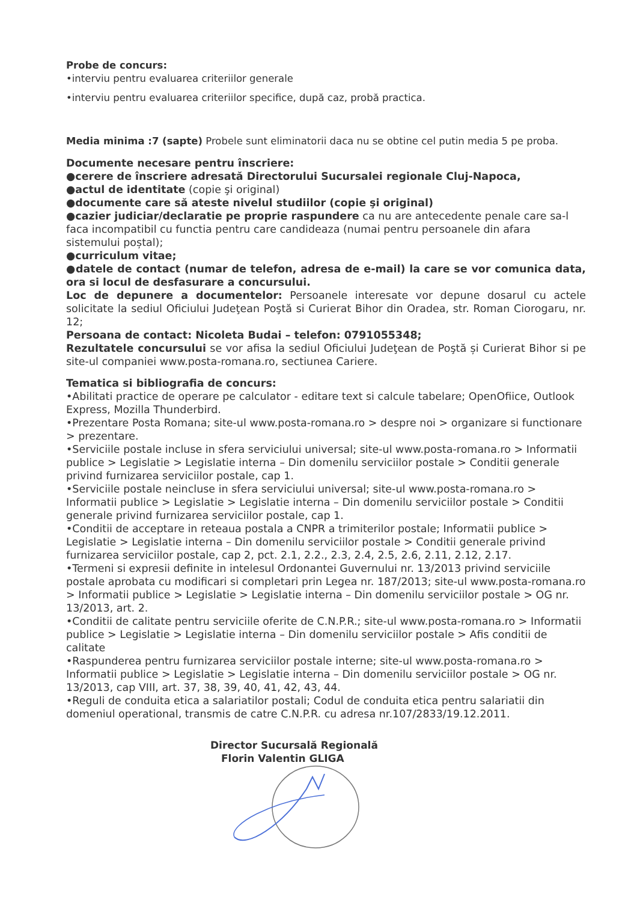Probe de concurs:
•interviu pentru evaluarea criteriilor generale
•interviu pentru evaluarea criteriilor specifice, după caz, probă practica.
Media minima :7 (sapte) Probele sunt eliminatorii daca nu se obtine cel putin media 5 pe proba.
Documente necesare pentru înscriere:
●cerere de înscriere adresată Directorului Sucursalei regionale Cluj-Napoca,
●actul de identitate (copie şi original)
●documente care să ateste nivelul studiilor (copie şi original)
●cazier judiciar/declaratie pe proprie raspundere ca nu are antecedente penale care sa-l faca incompatibil cu functia pentru care candideaza (numai pentru persoanele din afara sistemului poștal);
●curriculum vitae;
●datele de contact (numar de telefon, adresa de e-mail) la care se vor comunica data, ora si locul de desfasurare a concursului.
Loc de depunere a documentelor: Persoanele interesate vor depune dosarul cu actele solicitate la sediul Oficiului Judeţean Poştă si Curierat Bihor din Oradea, str. Roman Ciorogaru, nr. 12;
Persoana de contact: Nicoleta Budai – telefon: 0791055348;
Rezultatele concursului se vor afisa la sediul Oficiului Judeţean de Poştă și Curierat Bihor si pe site-ul companiei www.posta-romana.ro, sectiunea Cariere.
Tematica si bibliografia de concurs:
•Abilitati practice de operare pe calculator - editare text si calcule tabelare; OpenOfiice, Outlook Express, Mozilla Thunderbird.
•Prezentare Posta Romana; site-ul www.posta-romana.ro > despre noi > organizare si functionare > prezentare.
•Serviciile postale incluse in sfera serviciului universal; site-ul www.posta-romana.ro > Informatii publice > Legislatie > Legislatie interna – Din domenilu serviciilor postale > Conditii generale privind furnizarea serviciilor postale, cap 1.
•Serviciile postale neincluse in sfera serviciului universal; site-ul www.posta-romana.ro > Informatii publice > Legislatie > Legislatie interna – Din domenilu serviciilor postale > Conditii generale privind furnizarea serviciilor postale, cap 1.
•Conditii de acceptare in reteaua postala a CNPR a trimiterilor postale; Informatii publice > Legislatie > Legislatie interna – Din domenilu serviciilor postale > Conditii generale privind furnizarea serviciilor postale, cap 2, pct. 2.1, 2.2., 2.3, 2.4, 2.5, 2.6, 2.11, 2.12, 2.17.
•Termeni si expresii definite in intelesul Ordonantei Guvernului nr. 13/2013 privind serviciile postale aprobata cu modificari si completari prin Legea nr. 187/2013; site-ul www.posta-romana.ro > Informatii publice > Legislatie > Legislatie interna – Din domenilu serviciilor postale > OG nr. 13/2013, art. 2.
•Conditii de calitate pentru serviciile oferite de C.N.P.R.; site-ul www.posta-romana.ro > Informatii publice > Legislatie > Legislatie interna – Din domenilu serviciilor postale > Afis conditii de calitate
•Raspunderea pentru furnizarea serviciilor postale interne; site-ul www.posta-romana.ro > Informatii publice > Legislatie > Legislatie interna – Din domenilu serviciilor postale > OG nr. 13/2013, cap VIII, art. 37, 38, 39, 40, 41, 42, 43, 44.
•Reguli de conduita etica a salariatilor postali; Codul de conduita etica pentru salariatii din domeniul operational, transmis de catre C.N.P.R. cu adresa nr.107/2833/19.12.2011.
Director Sucursală Regională
Florin Valentin GLIGA